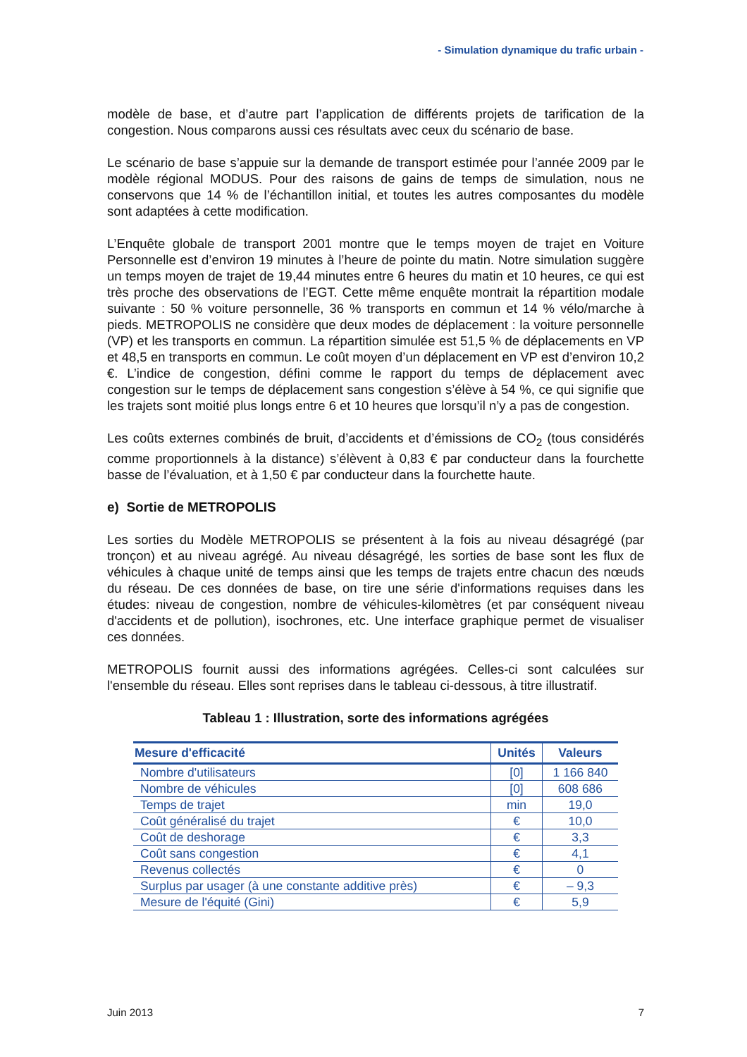- Simulation dynamique du trafic urbain -
modèle de base, et d’autre part l’application de différents projets de tarification de la congestion. Nous comparons aussi ces résultats avec ceux du scénario de base.
Le scénario de base s’appuie sur la demande de transport estimée pour l’année 2009 par le modèle régional MODUS. Pour des raisons de gains de temps de simulation, nous ne conservons que 14 % de l’échantillon initial, et toutes les autres composantes du modèle sont adaptées à cette modification.
L’Enquête globale de transport 2001 montre que le temps moyen de trajet en Voiture Personnelle est d’environ 19 minutes à l’heure de pointe du matin. Notre simulation suggère un temps moyen de trajet de 19,44 minutes entre 6 heures du matin et 10 heures, ce qui est très proche des observations de l’EGT. Cette même enquête montrait la répartition modale suivante : 50 % voiture personnelle, 36 % transports en commun et 14 % vélo/marche à pieds. METROPOLIS ne considère que deux modes de déplacement : la voiture personnelle (VP) et les transports en commun. La répartition simulée est 51,5 % de déplacements en VP et 48,5 en transports en commun. Le coût moyen d’un déplacement en VP est d’environ 10,2 €. L’indice de congestion, défini comme le rapport du temps de déplacement avec congestion sur le temps de déplacement sans congestion s’élève à 54 %, ce qui signifie que les trajets sont moitié plus longs entre 6 et 10 heures que lorsqu’il n’y a pas de congestion.
Les coûts externes combinés de bruit, d’accidents et d’émissions de CO<sub>2</sub> (tous considérés comme proportionnels à la distance) s’élèvent à 0,83 € par conducteur dans la fourchette basse de l’évaluation, et à 1,50 € par conducteur dans la fourchette haute.
e) Sortie de METROPOLIS
Les sorties du Modèle METROPOLIS se présentent à la fois au niveau désagrégé (par tronçon) et au niveau agrégé. Au niveau désagrégé, les sorties de base sont les flux de véhicules à chaque unité de temps ainsi que les temps de trajets entre chacun des nœuds du réseau. De ces données de base, on tire une série d'informations requises dans les études: niveau de congestion, nombre de véhicules-kilomètres (et par conséquent niveau d'accidents et de pollution), isochrones, etc. Une interface graphique permet de visualiser ces données.
METROPOLIS fournit aussi des informations agrégées. Celles-ci sont calculées sur l'ensemble du réseau. Elles sont reprises dans le tableau ci-dessous, à titre illustratif.
Tableau 1 : Illustration, sorte des informations agrégées
| Mesure d'efficacité | Unités | Valeurs |
| --- | --- | --- |
| Nombre d'utilisateurs | [0] | 1 166 840 |
| Nombre de véhicules | [0] | 608 686 |
| Temps de trajet | min | 19,0 |
| Coût généralisé du trajet | € | 10,0 |
| Coût de deshorage | € | 3,3 |
| Coût sans congestion | € | 4,1 |
| Revenus collectés | € | 0 |
| Surplus par usager (à une constante additive près) | € | – 9,3 |
| Mesure de l'équité (Gini) | € | 5,9 |
Juin 2013 7